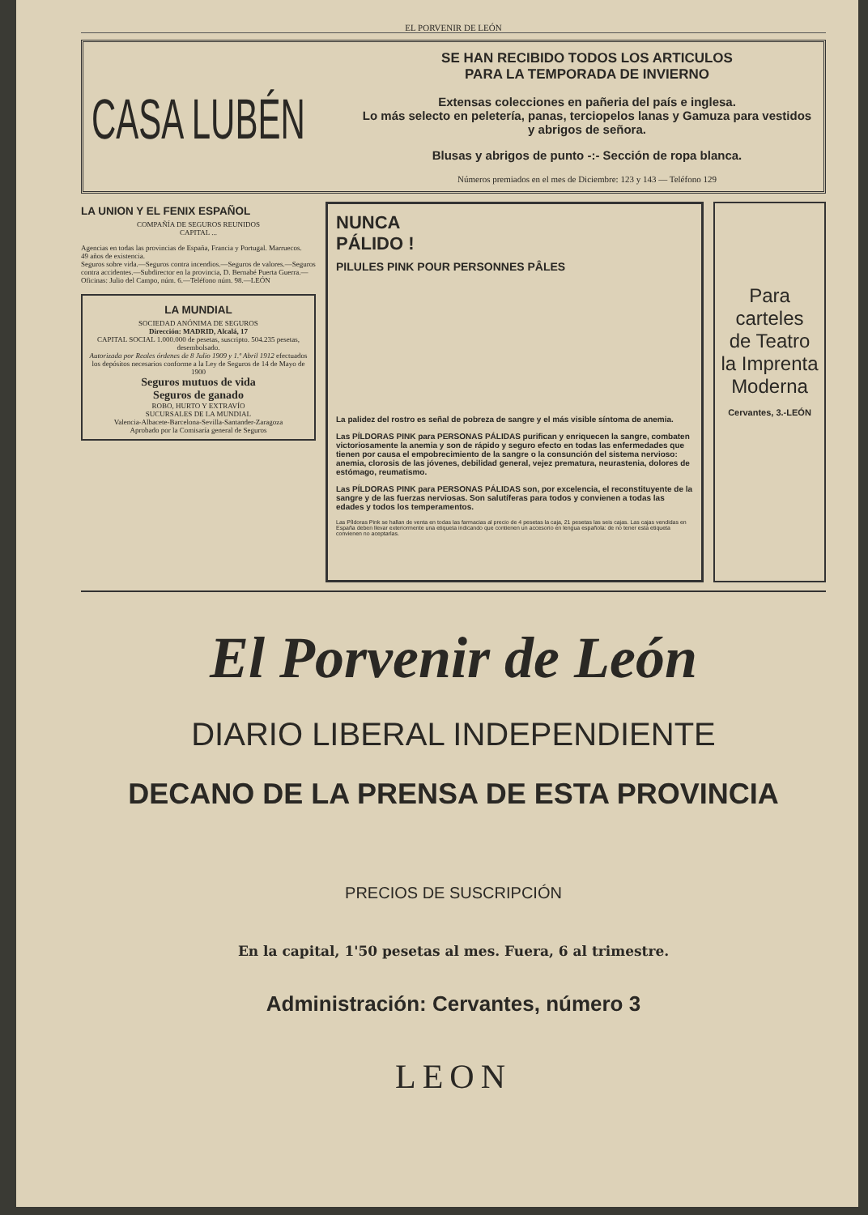EL PORVENIR DE LEÓN
CASA LUBÉN
SE HAN RECIBIDO TODOS LOS ARTICULOS
PARA LA TEMPORADA DE INVIERNO
Extensas colecciones en pañeria del país e inglesa.
Lo más selecto en peletería, panas, terciopelos lanas y Gamuza para vestidos y abrigos de señora.
Blusas y abrigos de punto -:- Sección de ropa blanca.
Números premiados en el mes de Diciembre: 123 y 143 — Teléfono 129
LA UNION Y EL FENIX ESPAÑOL
COMPAÑÍA DE SEGUROS REUNIDOS
CAPITAL ...
Agencias en todas las provincias de España, Francia y Portugal. Marruecos.
49 años de existencia.
Seguros sobre vida.—Seguros contra incendios.—Seguros de valores.—Seguros contra accidentes.—Subdirector en la provincia, D. Bernabé Puerta Guerra.—Oficinas: Julio del Campo, núm. 6.—Teléfono núm. 98.—LEÓN
LA MUNDIAL
SOCIEDAD ANÓNIMA DE SEGUROS
Dirección: MADRID, Alcalá, 17
CAPITAL SOCIAL 1.000.000 de pesetas, suscripto. 504.235 pesetas, desembolsado.
Autorizada por Reales órdenes de 8 Julio 1909 y 1.º Abril 1912 efectuados los depósitos necesarios conforme a la Ley de Seguros de 14 de Mayo de 1900
Seguros mutuos de vida
Seguros de ganado
ROBO, HURTO Y EXTRAVÍO
SUCURSALES DE LA MUNDIAL
Valencia-Albacete-Barcelona-Sevilla-Santander-Zaragoza
Aprobado por la Comisaría general de Seguros
NUNCA
PÁLIDO !
PILULES PINK POUR PERSONNES PÂLES
La palidez del rostro es señal de pobreza de sangre y el más visible síntoma de anemia.
Las PÍLDORAS PINK para PERSONAS PÁLIDAS purifican y enriquecen la sangre, combaten victoriosamente la anemia y son de rápido y seguro efecto en todas las enfermedades que tienen por causa el empobrecimiento de la sangre o la consunción del sistema nervioso: anemia, clorosis de las jóvenes, debilidad general, vejez prematura, neurastenia, dolores de estómago, reumatismo.
Las PÍLDORAS PINK para PERSONAS PÁLIDAS son, por excelencia, el reconstituyente de la sangre y de las fuerzas nerviosas. Son salutíferas para todos y convienen a todas las edades y todos los temperamentos.
Las Píldoras Pink se hallan de venta en todas las farmacias al precio de 4 pesetas la caja, 21 pesetas las seis cajas. Las cajas vendidas en España deben llevar exteriormente una etiqueta indicando que contienen un accesorio en lengua española: de no tener esta etiqueta convienen no aceptarlas.
Para carteles
de Teatro
la Imprenta
Moderna
Cervantes, 3.-LEÓN
El Porvenir de León
DIARIO LIBERAL INDEPENDIENTE
DECANO DE LA PRENSA DE ESTA PROVINCIA
PRECIOS DE SUSCRIPCIÓN
En la capital, 1'50 pesetas al mes. Fuera, 6 al trimestre.
Administración: Cervantes, número 3
LEON